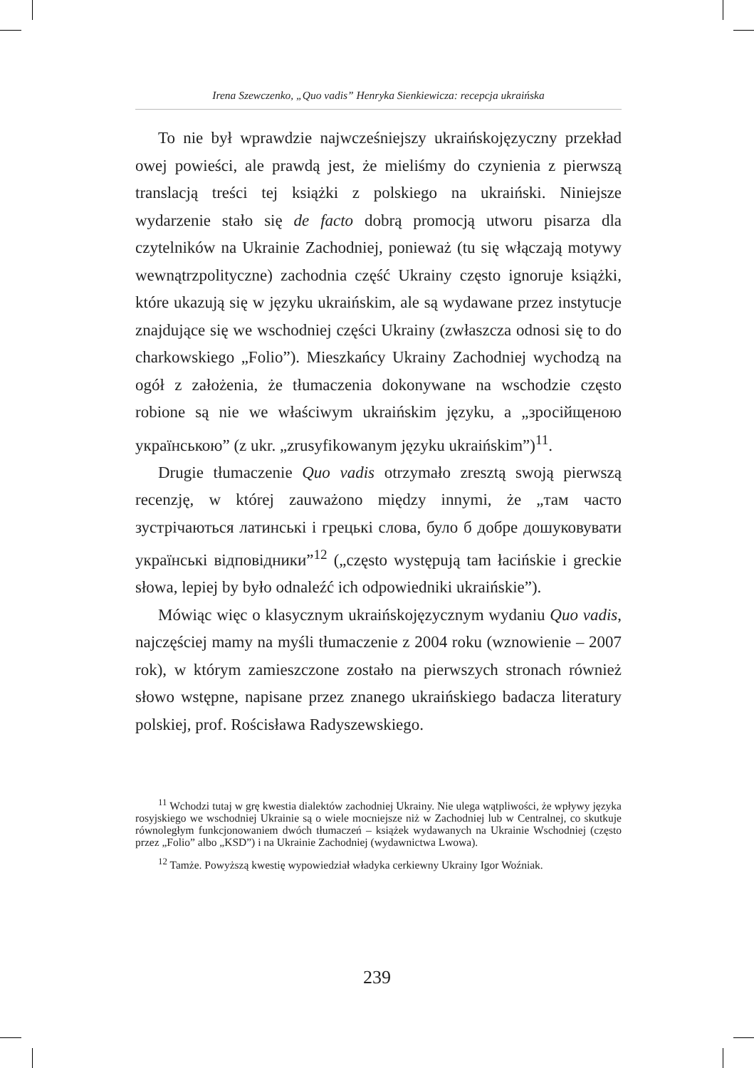Irena Szewczenko, „Quo vadis” Henryka Sienkiewicza: recepcja ukraińska
To nie był wprawdzie najwcześniejszy ukraińskojęzyczny przekład owej powieści, ale prawdą jest, że mieliśmy do czynienia z pierwszą translacją treści tej książki z polskiego na ukraiński. Niniejsze wydarzenie stało się de facto dobrą promocją utworu pisarza dla czytelników na Ukrainie Zachodniej, ponieważ (tu się włączają motywy wewnątrzpolityczne) zachodnia część Ukrainy często ignoruje książki, które ukazują się w języku ukraińskim, ale są wydawane przez instytucje znajdujące się we wschodniej części Ukrainy (zwłaszcza odnosi się to do charkowskiego „Folio”). Mieszkańcy Ukrainy Zachodniej wychodzą na ogół z założenia, że tłumaczenia dokonywane na wschodzie często robione są nie we właściwym ukraińskim języku, a „зросійщеною українською” (z ukr. „zrusyfikowanym języku ukraińskim”)<sup>11</sup>.
Drugie tłumaczenie Quo vadis otrzymało zresztą swoją pierwszą recenzję, w której zauważono między innymi, że „там часто зустрічаються латинські і грецькі слова, було б добре дошуковувати українські відповідники”<sup>12</sup> („często występują tam łacińskie i greckie słowa, lepiej by było odnaleźć ich odpowiedniki ukraińskie”).
Mówiąc więc o klasycznym ukraińskojęzycznym wydaniu Quo vadis, najczęściej mamy na myśli tłumaczenie z 2004 roku (wznowienie – 2007 rok), w którym zamieszczone zostało na pierwszych stronach również słowo wstępne, napisane przez znanego ukraińskiego badacza literatury polskiej, prof. Rościsława Radyszewskiego.
<sup>11</sup> Wchodzi tutaj w grę kwestia dialektów zachodniej Ukrainy. Nie ulega wątpliwości, że wpływy języka rosyjskiego we wschodniej Ukrainie są o wiele mocniejsze niż w Zachodniej lub w Centralnej, co skutkuje równoległym funkcjonowaniem dwóch tłumaczeń – książek wydawanych na Ukrainie Wschodniej (często przez „Folio” albo „KSD”) i na Ukrainie Zachodniej (wydawnictwa Lwowa).
<sup>12</sup> Tamże. Powyższą kwestię wypowiedział władyka cerkiewny Ukrainy Igor Woźniak.
239